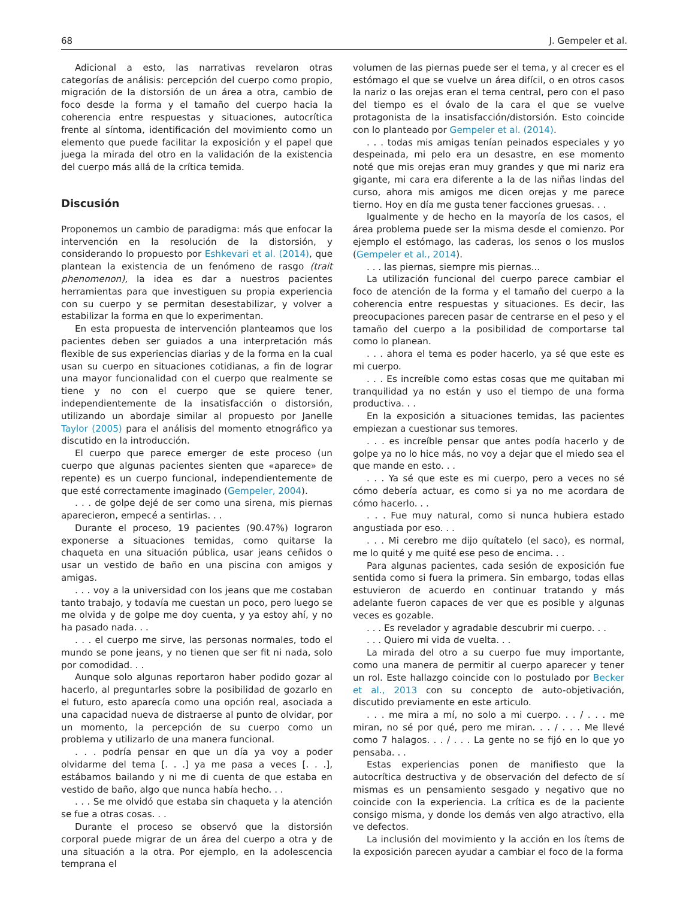68 J. Gempeler et al.
Adicional a esto, las narrativas revelaron otras categorías de análisis: percepción del cuerpo como propio, migración de la distorsión de un área a otra, cambio de foco desde la forma y el tamaño del cuerpo hacia la coherencia entre respuestas y situaciones, autocrítica frente al síntoma, identificación del movimiento como un elemento que puede facilitar la exposición y el papel que juega la mirada del otro en la validación de la existencia del cuerpo más allá de la crítica temida.
Discusión
Proponemos un cambio de paradigma: más que enfocar la intervención en la resolución de la distorsión, y considerando lo propuesto por Eshkevari et al. (2014), que plantean la existencia de un fenómeno de rasgo (trait phenomenon), la idea es dar a nuestros pacientes herramientas para que investiguen su propia experiencia con su cuerpo y se permitan desestabilizar, y volver a estabilizar la forma en que lo experimentan.
En esta propuesta de intervención planteamos que los pacientes deben ser guiados a una interpretación más flexible de sus experiencias diarias y de la forma en la cual usan su cuerpo en situaciones cotidianas, a fin de lograr una mayor funcionalidad con el cuerpo que realmente se tiene y no con el cuerpo que se quiere tener, independientemente de la insatisfacción o distorsión, utilizando un abordaje similar al propuesto por Janelle Taylor (2005) para el análisis del momento etnográfico ya discutido en la introducción.
El cuerpo que parece emerger de este proceso (un cuerpo que algunas pacientes sienten que «aparece» de repente) es un cuerpo funcional, independientemente de que esté correctamente imaginado (Gempeler, 2004).
. . . de golpe dejé de ser como una sirena, mis piernas aparecieron, empecé a sentirlas. . .
Durante el proceso, 19 pacientes (90.47%) lograron exponerse a situaciones temidas, como quitarse la chaqueta en una situación pública, usar jeans ceñidos o usar un vestido de baño en una piscina con amigos y amigas.
. . . voy a la universidad con los jeans que me costaban tanto trabajo, y todavía me cuestan un poco, pero luego se me olvida y de golpe me doy cuenta, y ya estoy ahí, y no ha pasado nada. . .
. . . el cuerpo me sirve, las personas normales, todo el mundo se pone jeans, y no tienen que ser fit ni nada, solo por comodidad. . .
Aunque solo algunas reportaron haber podido gozar al hacerlo, al preguntarles sobre la posibilidad de gozarlo en el futuro, esto aparecía como una opción real, asociada a una capacidad nueva de distraerse al punto de olvidar, por un momento, la percepción de su cuerpo como un problema y utilizarlo de una manera funcional.
. . . podría pensar en que un día ya voy a poder olvidarme del tema [. . .] ya me pasa a veces [. . .], estábamos bailando y ni me di cuenta de que estaba en vestido de baño, algo que nunca había hecho. . .
. . . Se me olvidó que estaba sin chaqueta y la atención se fue a otras cosas. . .
Durante el proceso se observó que la distorsión corporal puede migrar de un área del cuerpo a otra y de una situación a la otra. Por ejemplo, en la adolescencia temprana el
volumen de las piernas puede ser el tema, y al crecer es el estómago el que se vuelve un área difícil, o en otros casos la nariz o las orejas eran el tema central, pero con el paso del tiempo es el óvalo de la cara el que se vuelve protagonista de la insatisfacción/distorsión. Esto coincide con lo planteado por Gempeler et al. (2014).
. . . todas mis amigas tenían peinados especiales y yo despeinada, mi pelo era un desastre, en ese momento noté que mis orejas eran muy grandes y que mi nariz era gigante, mi cara era diferente a la de las niñas lindas del curso, ahora mis amigos me dicen orejas y me parece tierno. Hoy en día me gusta tener facciones gruesas. . .
Igualmente y de hecho en la mayoría de los casos, el área problema puede ser la misma desde el comienzo. Por ejemplo el estómago, las caderas, los senos o los muslos (Gempeler et al., 2014).
. . . las piernas, siempre mis piernas...
La utilización funcional del cuerpo parece cambiar el foco de atención de la forma y el tamaño del cuerpo a la coherencia entre respuestas y situaciones. Es decir, las preocupaciones parecen pasar de centrarse en el peso y el tamaño del cuerpo a la posibilidad de comportarse tal como lo planean.
. . . ahora el tema es poder hacerlo, ya sé que este es mi cuerpo.
. . . Es increíble como estas cosas que me quitaban mi tranquilidad ya no están y uso el tiempo de una forma productiva. . .
En la exposición a situaciones temidas, las pacientes empiezan a cuestionar sus temores.
. . . es increíble pensar que antes podía hacerlo y de golpe ya no lo hice más, no voy a dejar que el miedo sea el que mande en esto. . .
. . . Ya sé que este es mi cuerpo, pero a veces no sé cómo debería actuar, es como si ya no me acordara de cómo hacerlo. . .
. . . Fue muy natural, como si nunca hubiera estado angustiada por eso. . .
. . . Mi cerebro me dijo quítatelo (el saco), es normal, me lo quité y me quité ese peso de encima. . .
Para algunas pacientes, cada sesión de exposición fue sentida como si fuera la primera. Sin embargo, todas ellas estuvieron de acuerdo en continuar tratando y más adelante fueron capaces de ver que es posible y algunas veces es gozable.
. . . Es revelador y agradable descubrir mi cuerpo. . .
. . . Quiero mi vida de vuelta. . .
La mirada del otro a su cuerpo fue muy importante, como una manera de permitir al cuerpo aparecer y tener un rol. Este hallazgo coincide con lo postulado por Becker et al., 2013 con su concepto de auto-objetivación, discutido previamente en este articulo.
. . . me mira a mí, no solo a mi cuerpo. . . / . . . me miran, no sé por qué, pero me miran. . . / . . . Me llevé como 7 halagos. . . / . . . La gente no se fijó en lo que yo pensaba. . .
Estas experiencias ponen de manifiesto que la autocrítica destructiva y de observación del defecto de sí mismas es un pensamiento sesgado y negativo que no coincide con la experiencia. La crítica es de la paciente consigo misma, y donde los demás ven algo atractivo, ella ve defectos.
La inclusión del movimiento y la acción en los ítems de la exposición parecen ayudar a cambiar el foco de la forma